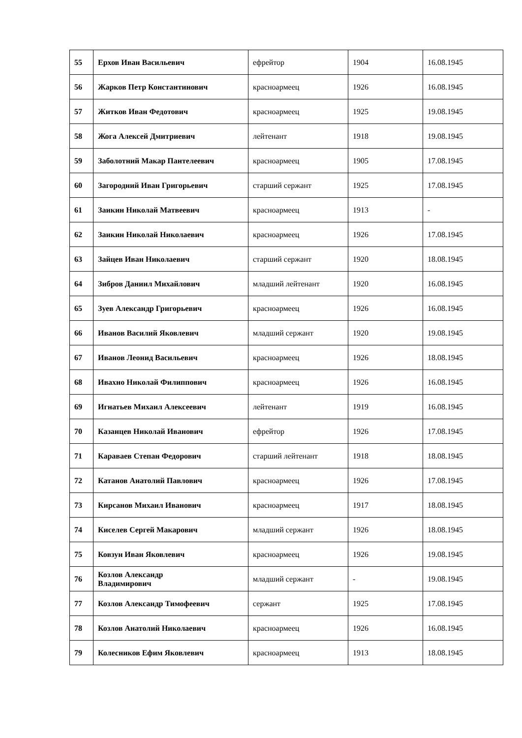| 55 | Ерхов Иван Васильевич | ефрейтор | 1904 | 16.08.1945 |
| 56 | Жарков Петр Константинович | красноармеец | 1926 | 16.08.1945 |
| 57 | Житков Иван Федотович | красноармеец | 1925 | 19.08.1945 |
| 58 | Жога Алексей Дмитриевич | лейтенант | 1918 | 19.08.1945 |
| 59 | Заболотний Макар Пантелеевич | красноармеец | 1905 | 17.08.1945 |
| 60 | Загородний Иван Григорьевич | старший сержант | 1925 | 17.08.1945 |
| 61 | Заикин Николай Матвеевич | красноармеец | 1913 | - |
| 62 | Заикин Николай Николаевич | красноармеец | 1926 | 17.08.1945 |
| 63 | Зайцев Иван Николаевич | старший сержант | 1920 | 18.08.1945 |
| 64 | Зибров Даниил Михайлович | младший лейтенант | 1920 | 16.08.1945 |
| 65 | Зуев Александр Григорьевич | красноармеец | 1926 | 16.08.1945 |
| 66 | Иванов Василий Яковлевич | младший сержант | 1920 | 19.08.1945 |
| 67 | Иванов Леонид Васильевич | красноармеец | 1926 | 18.08.1945 |
| 68 | Ивахно Николай Филиппович | красноармеец | 1926 | 16.08.1945 |
| 69 | Игнатьев Михаил Алексеевич | лейтенант | 1919 | 16.08.1945 |
| 70 | Казанцев Николай Иванович | ефрейтор | 1926 | 17.08.1945 |
| 71 | Караваев Степан Федорович | старший лейтенант | 1918 | 18.08.1945 |
| 72 | Катанов Анатолий Павлович | красноармеец | 1926 | 17.08.1945 |
| 73 | Кирсанов Михаил Иванович | красноармеец | 1917 | 18.08.1945 |
| 74 | Киселев Сергей Макарович | младший сержант | 1926 | 18.08.1945 |
| 75 | Ковзун Иван Яковлевич | красноармеец | 1926 | 19.08.1945 |
| 76 | Козлов Александр Владимирович | младший сержант | - | 19.08.1945 |
| 77 | Козлов Александр Тимофеевич | сержант | 1925 | 17.08.1945 |
| 78 | Козлов Анатолий Николаевич | красноармеец | 1926 | 16.08.1945 |
| 79 | Колесников Ефим Яковлевич | красноармеец | 1913 | 18.08.1945 |